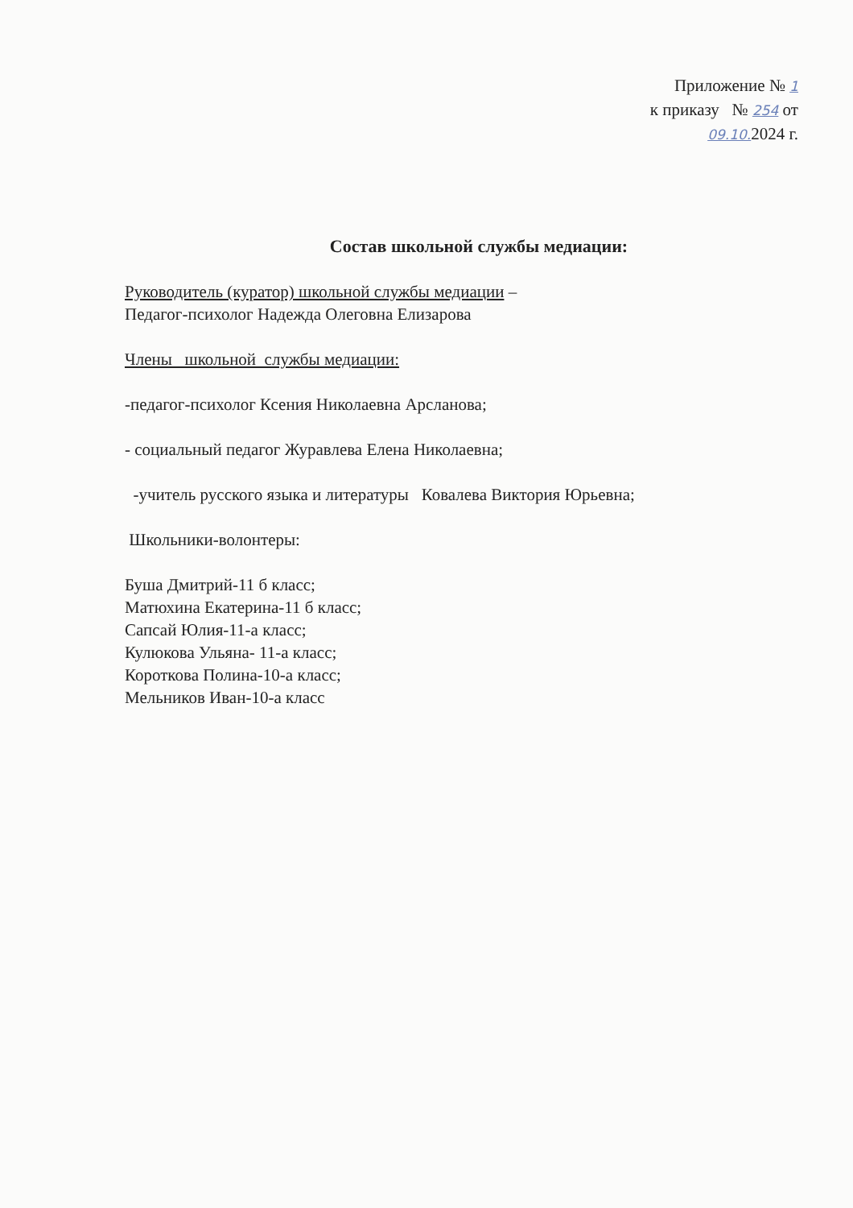Приложение № 1
к приказу № 254 от
09.10. 2024 г.
Состав школьной службы медиации:
Руководитель (куратор) школьной службы медиации –
Педагог-психолог Надежда Олеговна Елизарова
Члены школьной службы медиации:
-педагог-психолог Ксения Николаевна Арсланова;
- социальный педагог Журавлева Елена Николаевна;
-учитель русского языка и литературы Ковалева Виктория Юрьевна;
Школьники-волонтеры:
Буша Дмитрий-11 б класс;
Матюхина Екатерина-11 б класс;
Сапсай Юлия-11-а класс;
Кулюкова Ульяна- 11-а класс;
Короткова Полина-10-а класс;
Мельников Иван-10-а класс